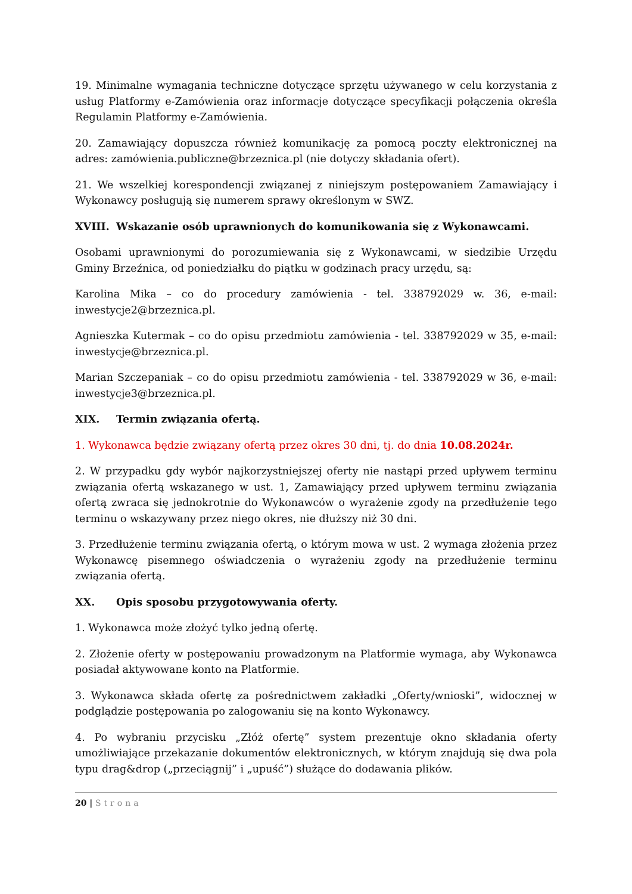19. Minimalne wymagania techniczne dotyczące sprzętu używanego w celu korzystania z usług Platformy e-Zamówienia oraz informacje dotyczące specyfikacji połączenia określa Regulamin Platformy e-Zamówienia.
20. Zamawiający dopuszcza również komunikację za pomocą poczty elektronicznej na adres: zamówienia.publiczne@brzeznica.pl (nie dotyczy składania ofert).
21. We wszelkiej korespondencji związanej z niniejszym postępowaniem Zamawiający i Wykonawcy posługują się numerem sprawy określonym w SWZ.
XVIII. Wskazanie osób uprawnionych do komunikowania się z Wykonawcami.
Osobami uprawnionymi do porozumiewania się z Wykonawcami, w siedzibie Urzędu Gminy Brzeźnica, od poniedziałku do piątku w godzinach pracy urzędu, są:
Karolina Mika – co do procedury zamówienia - tel. 338792029 w. 36, e-mail: inwestycje2@brzeznica.pl.
Agnieszka Kutermak – co do opisu przedmiotu zamówienia - tel. 338792029 w 35, e-mail: inwestycje@brzeznica.pl.
Marian Szczepaniak – co do opisu przedmiotu zamówienia - tel. 338792029 w 36, e-mail: inwestycje3@brzeznica.pl.
XIX. Termin związania ofertą.
1. Wykonawca będzie związany ofertą przez okres 30 dni, tj. do dnia 10.08.2024r.
2. W przypadku gdy wybór najkorzystniejszej oferty nie nastąpi przed upływem terminu związania ofertą wskazanego w ust. 1, Zamawiający przed upływem terminu związania ofertą zwraca się jednokrotnie do Wykonawców o wyrażenie zgody na przedłużenie tego terminu o wskazywany przez niego okres, nie dłuższy niż 30 dni.
3. Przedłużenie terminu związania ofertą, o którym mowa w ust. 2 wymaga złożenia przez Wykonawcę pisemnego oświadczenia o wyrażeniu zgody na przedłużenie terminu związania ofertą.
XX. Opis sposobu przygotowywania oferty.
1. Wykonawca może złożyć tylko jedną ofertę.
2. Złożenie oferty w postępowaniu prowadzonym na Platformie wymaga, aby Wykonawca posiadał aktywowane konto na Platformie.
3. Wykonawca składa ofertę za pośrednictwem zakładki „Oferty/wnioski”, widocznej w podglądzie postępowania po zalogowaniu się na konto Wykonawcy.
4. Po wybraniu przycisku „Złóż ofertę” system prezentuje okno składania oferty umożliwiające przekazanie dokumentów elektronicznych, w którym znajdują się dwa pola typu drag&drop („przeciągnij” i „upuść”) służące do dodawania plików.
20 | Strona